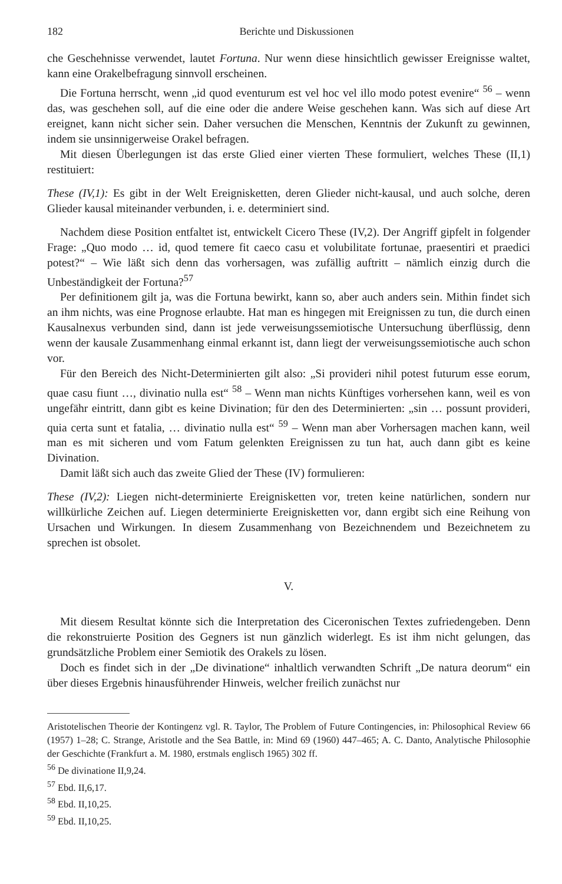182 Berichte und Diskussionen
che Geschehnisse verwendet, lautet Fortuna. Nur wenn diese hinsichtlich gewisser Ereignisse waltet, kann eine Orakelbefragung sinnvoll erscheinen.
Die Fortuna herrscht, wenn „id quod eventurum est vel hoc vel illo modo potest evenire“ <sup>56</sup> – wenn das, was geschehen soll, auf die eine oder die andere Weise geschehen kann. Was sich auf diese Art ereignet, kann nicht sicher sein. Daher versuchen die Menschen, Kenntnis der Zukunft zu gewinnen, indem sie unsinnigerweise Orakel befragen.
Mit diesen Überlegungen ist das erste Glied einer vierten These formuliert, welches These (II,1) restituiert:
These (IV,1): Es gibt in der Welt Ereignisketten, deren Glieder nicht-kausal, und auch solche, deren Glieder kausal miteinander verbunden, i. e. determiniert sind.
Nachdem diese Position entfaltet ist, entwickelt Cicero These (IV,2). Der Angriff gipfelt in folgender Frage: „Quo modo … id, quod temere fit caeco casu et volubilitate fortunae, praesentiri et praedici potest?“ – Wie läßt sich denn das vorhersagen, was zufällig auftritt – nämlich einzig durch die Unbeständigkeit der Fortuna?<sup>57</sup>
Per definitionem gilt ja, was die Fortuna bewirkt, kann so, aber auch anders sein. Mithin findet sich an ihm nichts, was eine Prognose erlaubte. Hat man es hingegen mit Ereignissen zu tun, die durch einen Kausalnexus verbunden sind, dann ist jede verweisungssemiotische Untersuchung überflüssig, denn wenn der kausale Zusammenhang einmal erkannt ist, dann liegt der verweisungssemiotische auch schon vor.
Für den Bereich des Nicht-Determinierten gilt also: „Si provideri nihil potest futurum esse eorum, quae casu fiunt …, divinatio nulla est“ <sup>58</sup> – Wenn man nichts Künftiges vorhersehen kann, weil es von ungefähr eintritt, dann gibt es keine Divination; für den des Determinierten: „sin … possunt provideri, quia certa sunt et fatalia, … divinatio nulla est“ <sup>59</sup> – Wenn man aber Vorhersagen machen kann, weil man es mit sicheren und vom Fatum gelenkten Ereignissen zu tun hat, auch dann gibt es keine Divination.
Damit läßt sich auch das zweite Glied der These (IV) formulieren:
These (IV,2): Liegen nicht-determinierte Ereignisketten vor, treten keine natürlichen, sondern nur willkürliche Zeichen auf. Liegen determinierte Ereignisketten vor, dann ergibt sich eine Reihung von Ursachen und Wirkungen. In diesem Zusammenhang von Bezeichnendem und Bezeichnetem zu sprechen ist obsolet.
V.
Mit diesem Resultat könnte sich die Interpretation des Ciceronischen Textes zufriedengeben. Denn die rekonstruierte Position des Gegners ist nun gänzlich widerlegt. Es ist ihm nicht gelungen, das grundsätzliche Problem einer Semiotik des Orakels zu lösen.
Doch es findet sich in der „De divinatione“ inhaltlich verwandten Schrift „De natura deorum“ ein über dieses Ergebnis hinausführender Hinweis, welcher freilich zunächst nur
Aristotelischen Theorie der Kontingenz vgl. R. Taylor, The Problem of Future Contingencies, in: Philosophical Review 66 (1957) 1–28; C. Strange, Aristotle and the Sea Battle, in: Mind 69 (1960) 447–465; A. C. Danto, Analytische Philosophie der Geschichte (Frankfurt a. M. 1980, erstmals englisch 1965) 302 ff.
<sup>56</sup> De divinatione II,9,24.
<sup>57</sup> Ebd. II,6,17.
<sup>58</sup> Ebd. II,10,25.
<sup>59</sup> Ebd. II,10,25.